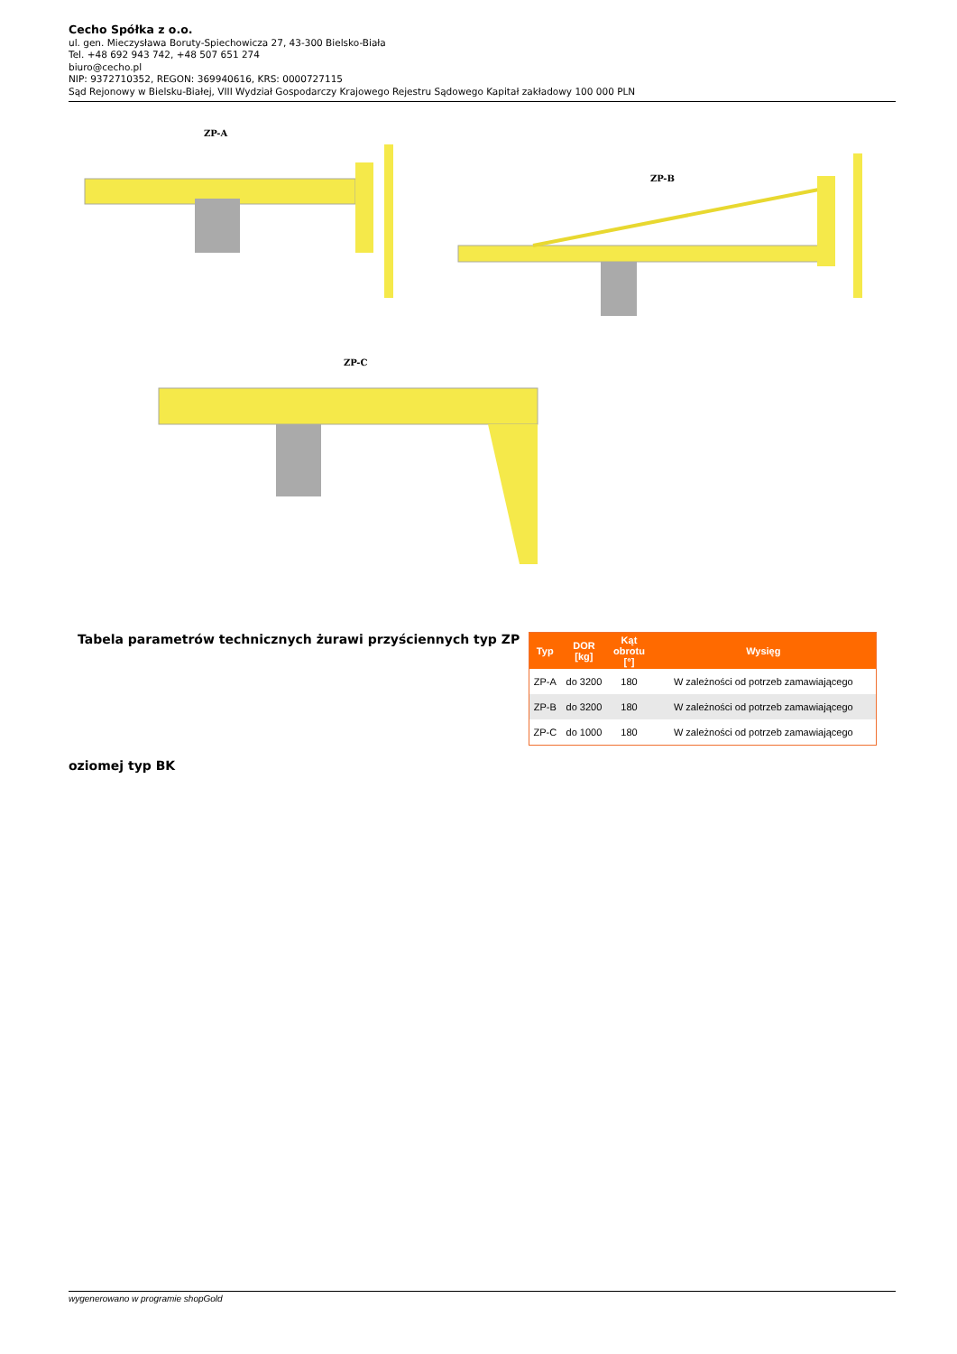Cecho Spółka z o.o.
ul. gen. Mieczysława Boruty-Spiechowicza 27, 43-300 Bielsko-Biała
Tel. +48 692 943 742, +48 507 651 274
biuro@cecho.pl
NIP: 9372710352, REGON: 369940616, KRS: 0000727115
Sąd Rejonowy w Bielsku-Białej, VIII Wydział Gospodarczy Krajowego Rejestru Sądowego Kapitał zakładowy 100 000 PLN
ZP-A
ZP-B
ZP-C
Tabela parametrów technicznych żurawi przyściennych typ ZP
| Typ | DOR [kg] | Kąt obrotu [°] | Wysięg |
| --- | --- | --- | --- |
| ZP-A | do 3200 | 180 | W zależności od potrzeb zamawiającego |
| ZP-B | do 3200 | 180 | W zależności od potrzeb zamawiającego |
| ZP-C | do 1000 | 180 | W zależności od potrzeb zamawiającego |
oziomej typ BK
wygenerowano w programie shopGold